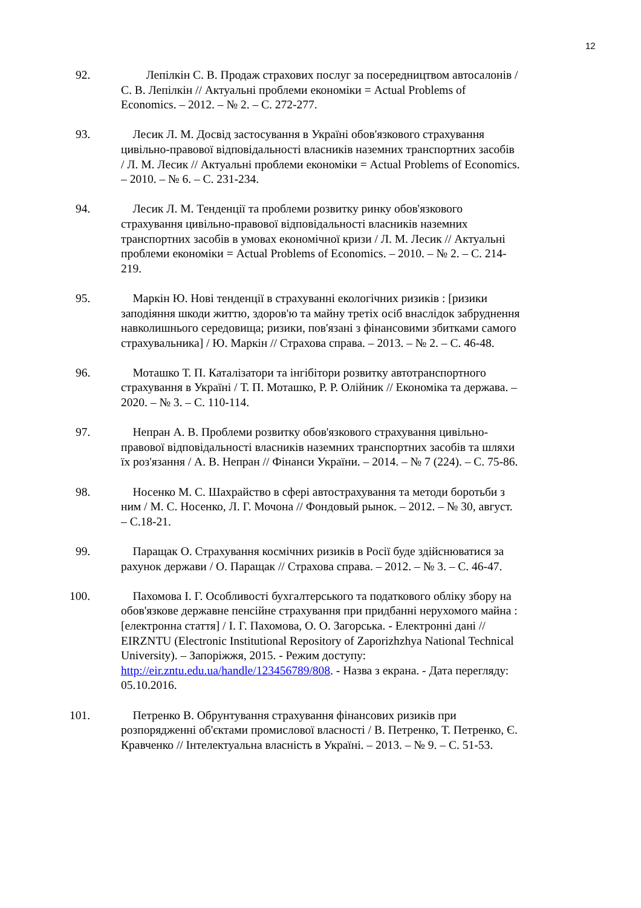12
92. Лепілкін С. В. Продаж страхових послуг за посередництвом автосалонів / С. В. Лепілкін // Актуальні проблеми економіки = Actual Problems of Economics. – 2012. – № 2. – С. 272-277.
93. Лесик Л. М. Досвід застосування в Україні обов'язкового страхування цивільно-правової відповідальності власників наземних транспортних засобів / Л. М. Лесик // Актуальні проблеми економіки = Actual Problems of Economics. – 2010. – № 6. – С. 231-234.
94. Лесик Л. М. Тенденції та проблеми розвитку ринку обов'язкового страхування цивільно-правової відповідальності власників наземних транспортних засобів в умовах економічної кризи / Л. М. Лесик // Актуальні проблеми економіки = Actual Problems of Economics. – 2010. – № 2. – С. 214-219.
95. Маркін Ю. Нові тенденції в страхуванні екологічних ризиків : [ризики заподіяння шкоди життю, здоров'ю та майну третіх осіб внаслідок забруднення навколишнього середовища; ризики, пов'язані з фінансовими збитками самого страхувальника] / Ю. Маркін // Страхова справа. – 2013. – № 2. – С. 46-48.
96. Моташко Т. П. Каталізатори та інгібітори розвитку автотранспортного страхування в Україні / Т. П. Моташко, Р. Р. Олійник // Економіка та держава. – 2020. – № 3. – С. 110-114.
97. Непран А. В. Проблеми розвитку обов'язкового страхування цивільно-правової відповідальності власників наземних транспортних засобів та шляхи їх роз'язання / А. В. Непран // Фінанси України. – 2014. – № 7 (224). – С. 75-86.
98. Носенко М. С. Шахрайство в сфері автострахування та методи боротьби з ним / М. С. Носенко, Л. Г. Мочона // Фондовый рынок. – 2012. – № 30, август. – С.18-21.
99. Паращак О. Страхування космічних ризиків в Росії буде здійснюватися за рахунок держави / О. Паращак // Страхова справа. – 2012. – № 3. – С. 46-47.
100. Пахомова І. Г. Особливості бухгалтерського та податкового обліку збору на обов'язкове державне пенсійне страхування при придбанні нерухомого майна : [електронна стаття] / І. Г. Пахомова, О. О. Загорська. - Електронні дані // EIRZNTU (Electronic Institutional Repository of Zaporizhzhya National Technical University). – Запоріжжя, 2015. - Режим доступу: http://eir.zntu.edu.ua/handle/123456789/808. - Назва з екрана. - Дата перегляду: 05.10.2016.
101. Петренко В. Обрунтування страхування фінансових ризиків при розпорядженні об'єктами промислової власності / В. Петренко, Т. Петренко, Є. Кравченко // Інтелектуальна власність в Україні. – 2013. – № 9. – С. 51-53.